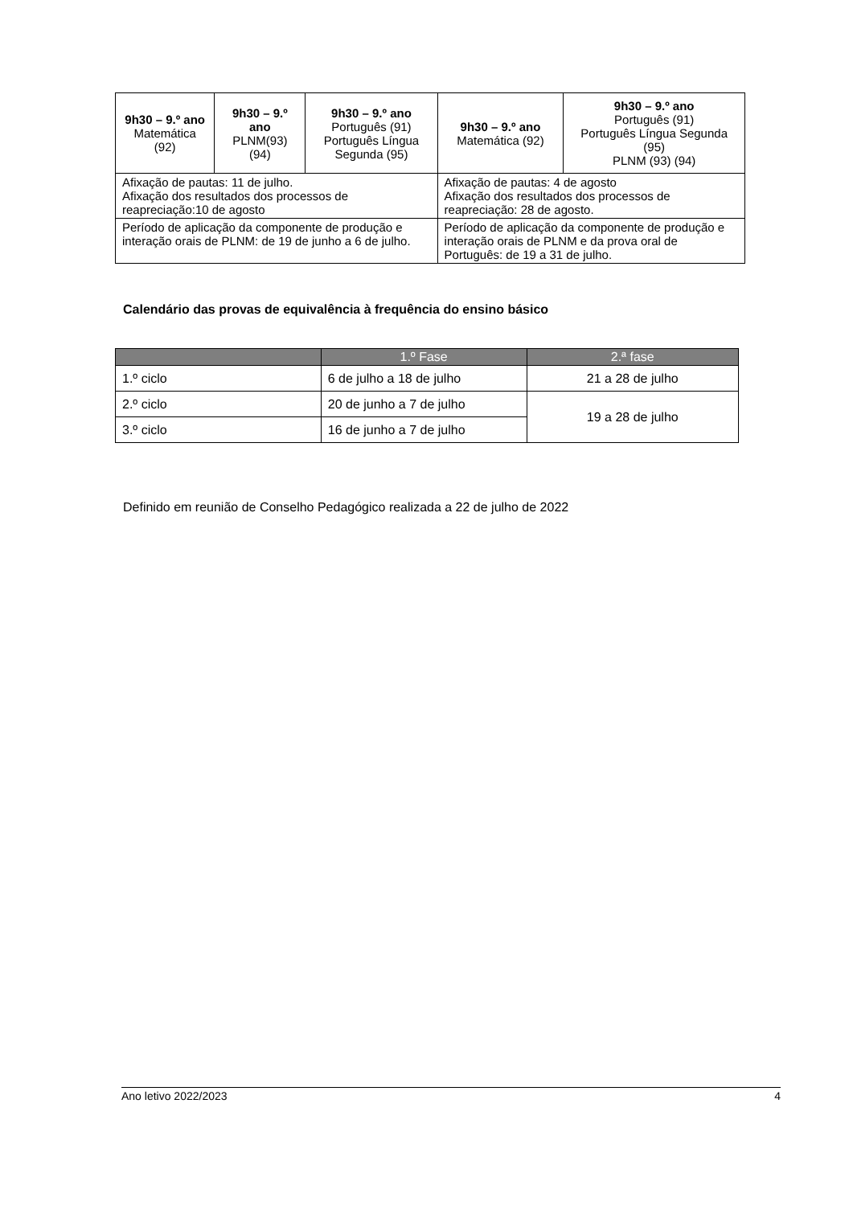| 9h30 – 9.º ano Matemática (92) | 9h30 – 9.º ano PLNM(93) (94) | 9h30 – 9.º ano Português (91) Português Língua Segunda (95) | 9h30 – 9.º ano Matemática (92) | 9h30 – 9.º ano Português (91) Português Língua Segunda (95) PLNM (93) (94) |
| Afixação de pautas: 11 de julho. Afixação dos resultados dos processos de reapreciação:10 de agosto | | | Afixação de pautas: 4 de agosto Afixação dos resultados dos processos de reapreciação: 28 de agosto. | |
| Período de aplicação da componente de produção e interação orais de PLNM: de 19 de junho a 6 de julho. | | | Período de aplicação da componente de produção e interação orais de PLNM e da prova oral de Português: de 19 a 31 de julho. | |
Calendário das provas de equivalência à frequência do ensino básico
| | 1.º Fase | 2.ª fase |
| --- | --- | --- |
| 1.º ciclo | 6 de julho a 18 de julho | 21 a 28 de julho |
| 2.º ciclo | 20 de junho a 7 de julho | 19 a 28 de julho |
| 3.º ciclo | 16 de junho a 7 de julho | |
Definido em reunião de Conselho Pedagógico realizada a 22 de julho de 2022
Ano letivo 2022/2023 4